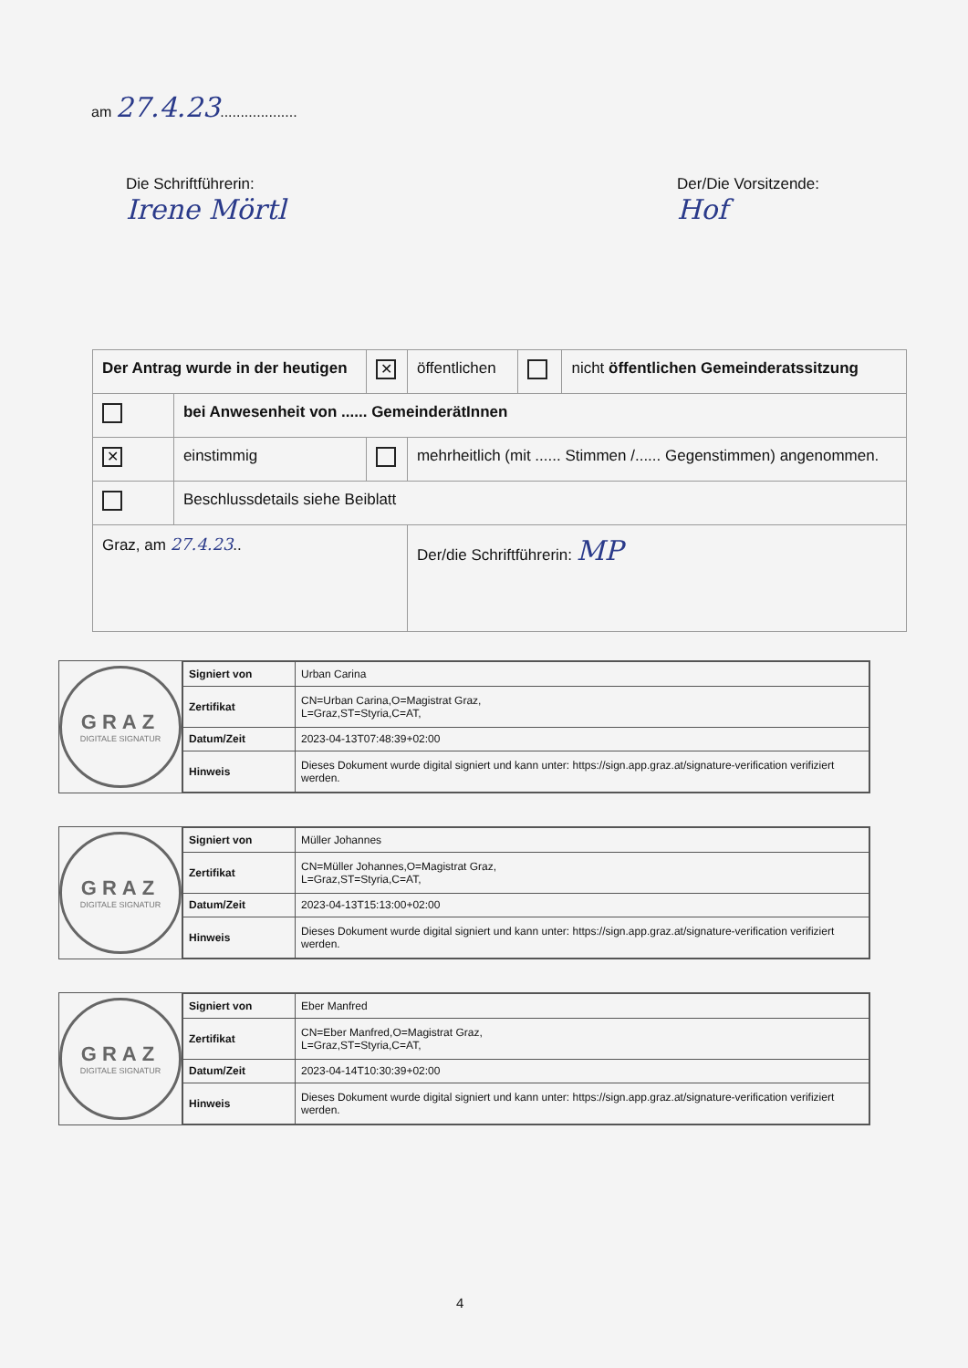am 27.4.23...................
Die Schriftführerin:
Irene Mörtl
Der/Die Vorsitzende:
Hof
| Der Antrag wurde in der heutigen | | ✕ | öffentlichen | | nicht öffentlichen Gemeinderatssitzung |
| | bei Anwesenheit von ...... GemeinderätInnen | | | | |
| ✕ | einstimmig | | mehrheitlich (mit ...... Stimmen /...... Gegenstimmen) angenommen. | | |
| | Beschlussdetails siehe Beiblatt | | | | |
| Graz, am 27.4.23 .. | | | Der/die Schriftführerin: MP | | |
GRAZ
DIGITALE SIGNATUR
| Signiert von | Urban Carina |
| Zertifikat | CN=Urban Carina,O=Magistrat Graz, L=Graz,ST=Styria,C=AT, |
| Datum/Zeit | 2023-04-13T07:48:39+02:00 |
| Hinweis | Dieses Dokument wurde digital signiert und kann unter: https://sign.app.graz.at/signature-verification verifiziert werden. |
GRAZ
DIGITALE SIGNATUR
| Signiert von | Müller Johannes |
| Zertifikat | CN=Müller Johannes,O=Magistrat Graz, L=Graz,ST=Styria,C=AT, |
| Datum/Zeit | 2023-04-13T15:13:00+02:00 |
| Hinweis | Dieses Dokument wurde digital signiert und kann unter: https://sign.app.graz.at/signature-verification verifiziert werden. |
GRAZ
DIGITALE SIGNATUR
| Signiert von | Eber Manfred |
| Zertifikat | CN=Eber Manfred,O=Magistrat Graz, L=Graz,ST=Styria,C=AT, |
| Datum/Zeit | 2023-04-14T10:30:39+02:00 |
| Hinweis | Dieses Dokument wurde digital signiert und kann unter: https://sign.app.graz.at/signature-verification verifiziert werden. |
4